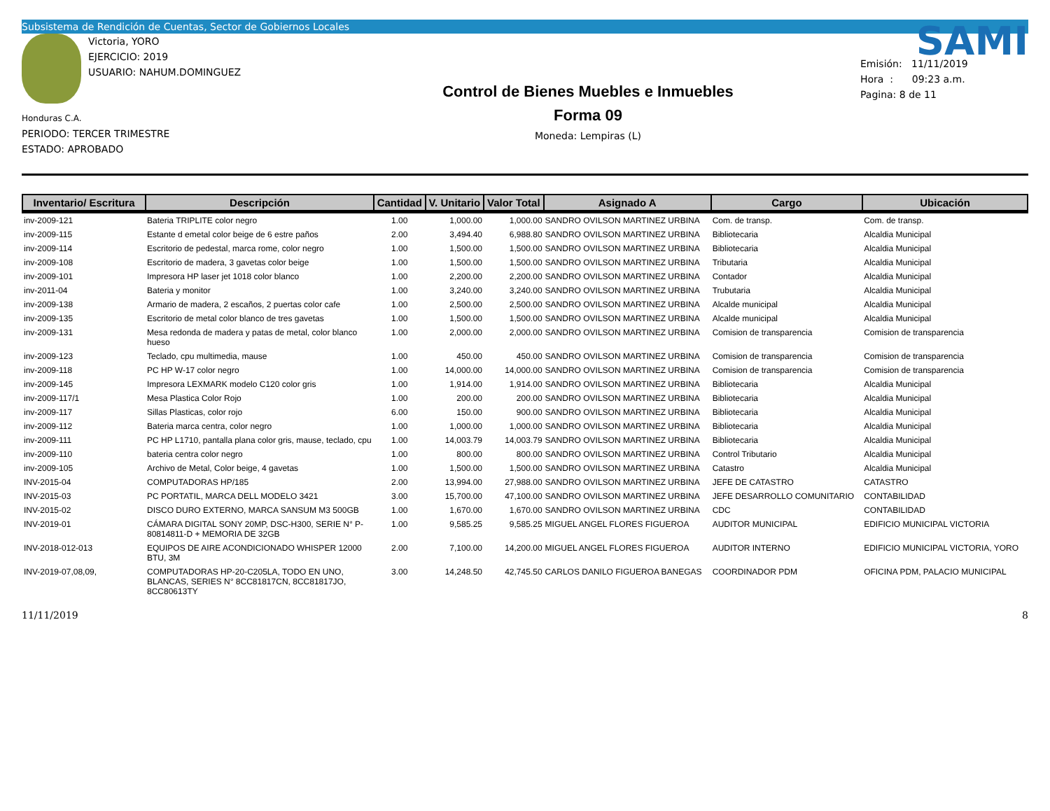Subsistema de Rendición de Cuentas, Sector de Gobiernos Locales
Victoria, YORO
EJERCICIO: 2019
USUARIO: NAHUM.DOMINGUEZ
Honduras C.A.
PERIODO: TERCER TRIMESTRE
ESTADO: APROBADO
Control de Bienes Muebles e Inmuebles
Forma 09
Moneda: Lempiras (L)
SAMI
Emisión: 11/11/2019
Hora : 09:23 a.m.
Pagina: 8 de 11
| Inventario/ Escritura | Descripción | Cantidad | V. Unitario | Valor Total | Asignado A | Cargo | Ubicación |
| --- | --- | --- | --- | --- | --- | --- | --- |
| inv-2009-121 | Bateria TRIPLITE color negro | 1.00 | 1,000.00 | 1,000.00 | SANDRO OVILSON MARTINEZ URBINA | Com. de transp. | Com. de transp. |
| inv-2009-115 | Estante d emetal color beige de 6 estre paños | 2.00 | 3,494.40 | 6,988.80 | SANDRO OVILSON MARTINEZ URBINA | Bibliotecaria | Alcaldia Municipal |
| inv-2009-114 | Escritorio de pedestal, marca rome, color negro | 1.00 | 1,500.00 | 1,500.00 | SANDRO OVILSON MARTINEZ URBINA | Bibliotecaria | Alcaldia Municipal |
| inv-2009-108 | Escritorio de madera, 3 gavetas color beige | 1.00 | 1,500.00 | 1,500.00 | SANDRO OVILSON MARTINEZ URBINA | Tributaria | Alcaldia Municipal |
| inv-2009-101 | Impresora HP laser jet 1018 color blanco | 1.00 | 2,200.00 | 2,200.00 | SANDRO OVILSON MARTINEZ URBINA | Contador | Alcaldia Municipal |
| inv-2011-04 | Bateria y monitor | 1.00 | 3,240.00 | 3,240.00 | SANDRO OVILSON MARTINEZ URBINA | Trubutaria | Alcaldia Municipal |
| inv-2009-138 | Armario de madera, 2 escaños, 2 puertas color cafe | 1.00 | 2,500.00 | 2,500.00 | SANDRO OVILSON MARTINEZ URBINA | Alcalde municipal | Alcaldia Municipal |
| inv-2009-135 | Escritorio de metal color blanco de tres gavetas | 1.00 | 1,500.00 | 1,500.00 | SANDRO OVILSON MARTINEZ URBINA | Alcalde municipal | Alcaldia Municipal |
| inv-2009-131 | Mesa redonda de madera y patas de metal, color blanco hueso | 1.00 | 2,000.00 | 2,000.00 | SANDRO OVILSON MARTINEZ URBINA | Comision de transparencia | Comision de transparencia |
| inv-2009-123 | Teclado, cpu multimedia, mause | 1.00 | 450.00 | 450.00 | SANDRO OVILSON MARTINEZ URBINA | Comision de transparencia | Comision de transparencia |
| inv-2009-118 | PC HP W-17 color negro | 1.00 | 14,000.00 | 14,000.00 | SANDRO OVILSON MARTINEZ URBINA | Comision de transparencia | Comision de transparencia |
| inv-2009-145 | Impresora LEXMARK modelo C120 color gris | 1.00 | 1,914.00 | 1,914.00 | SANDRO OVILSON MARTINEZ URBINA | Bibliotecaria | Alcaldia Municipal |
| inv-2009-117/1 | Mesa Plastica Color Rojo | 1.00 | 200.00 | 200.00 | SANDRO OVILSON MARTINEZ URBINA | Bibliotecaria | Alcaldia Municipal |
| inv-2009-117 | Sillas Plasticas, color rojo | 6.00 | 150.00 | 900.00 | SANDRO OVILSON MARTINEZ URBINA | Bibliotecaria | Alcaldia Municipal |
| inv-2009-112 | Bateria marca centra, color negro | 1.00 | 1,000.00 | 1,000.00 | SANDRO OVILSON MARTINEZ URBINA | Bibliotecaria | Alcaldia Municipal |
| inv-2009-111 | PC HP L1710, pantalla plana color gris, mause, teclado, cpu | 1.00 | 14,003.79 | 14,003.79 | SANDRO OVILSON MARTINEZ URBINA | Bibliotecaria | Alcaldia Municipal |
| inv-2009-110 | bateria centra color negro | 1.00 | 800.00 | 800.00 | SANDRO OVILSON MARTINEZ URBINA | Control Tributario | Alcaldia Municipal |
| inv-2009-105 | Archivo de Metal, Color beige, 4 gavetas | 1.00 | 1,500.00 | 1,500.00 | SANDRO OVILSON MARTINEZ URBINA | Catastro | Alcaldia Municipal |
| INV-2015-04 | COMPUTADORAS HP/185 | 2.00 | 13,994.00 | 27,988.00 | SANDRO OVILSON MARTINEZ URBINA | JEFE DE CATASTRO | CATASTRO |
| INV-2015-03 | PC PORTATIL, MARCA DELL MODELO 3421 | 3.00 | 15,700.00 | 47,100.00 | SANDRO OVILSON MARTINEZ URBINA | JEFE DESARROLLO COMUNITARIO | CONTABILIDAD |
| INV-2015-02 | DISCO DURO EXTERNO, MARCA SANSUM M3 500GB | 1.00 | 1,670.00 | 1,670.00 | SANDRO OVILSON MARTINEZ URBINA | CDC | CONTABILIDAD |
| INV-2019-01 | CÁMARA DIGITAL SONY 20MP, DSC-H300, SERIE N° P-80814811-D + MEMORIA DE 32GB | 1.00 | 9,585.25 | 9,585.25 | MIGUEL ANGEL FLORES FIGUEROA | AUDITOR MUNICIPAL | EDIFICIO MUNICIPAL VICTORIA |
| INV-2018-012-013 | EQUIPOS DE AIRE ACONDICIONADO WHISPER 12000 BTU, 3M | 2.00 | 7,100.00 | 14,200.00 | MIGUEL ANGEL FLORES FIGUEROA | AUDITOR INTERNO | EDIFICIO MUNICIPAL VICTORIA, YORO |
| INV-2019-07,08,09, | COMPUTADORAS HP-20-C205LA, TODO EN UNO, BLANCAS, SERIES N° 8CC81817CN, 8CC81817JO, 8CC80613TY | 3.00 | 14,248.50 | 42,745.50 | CARLOS DANILO FIGUEROA BANEGAS | COORDINADOR PDM | OFICINA PDM, PALACIO MUNICIPAL |
11/11/2019 8